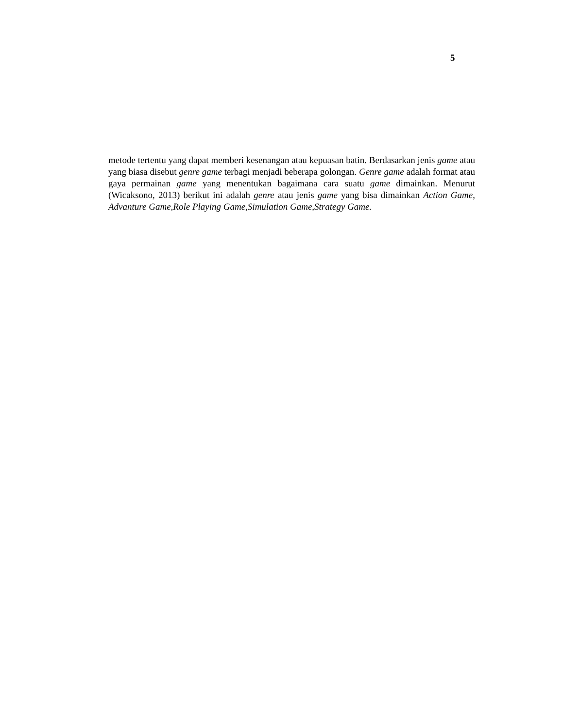5
metode tertentu yang dapat memberi kesenangan atau kepuasan batin. Berdasarkan jenis game atau yang biasa disebut genre game terbagi menjadi beberapa golongan. Genre game adalah format atau gaya permainan game yang menentukan bagaimana cara suatu game dimainkan. Menurut (Wicaksono, 2013) berikut ini adalah genre atau jenis game yang bisa dimainkan Action Game, Advanture Game,Role Playing Game,Simulation Game,Strategy Game.